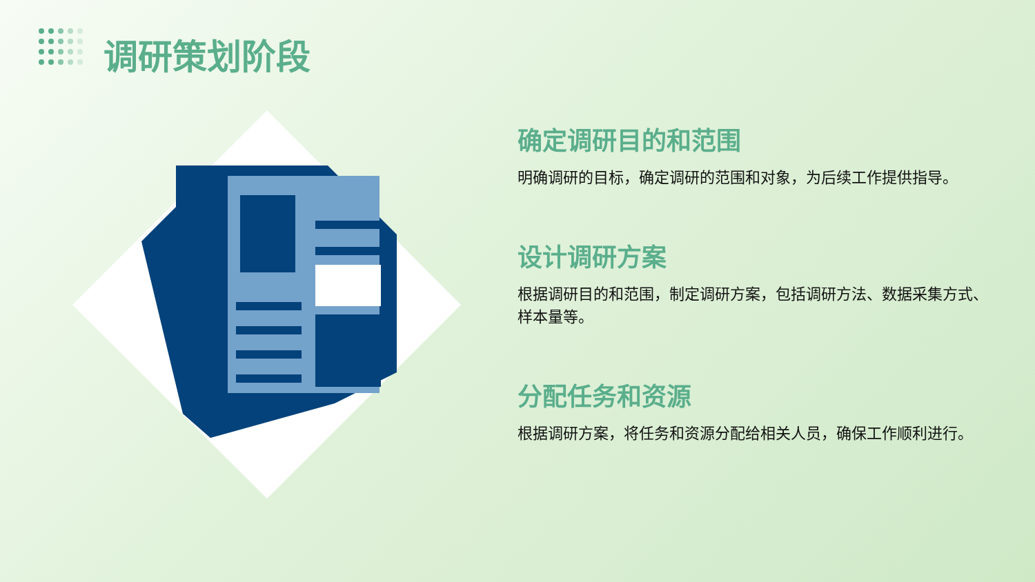调研策划阶段
确定调研目的和范围
明确调研的目标，确定调研的范围和对象，为后续工作提供指导。
设计调研方案
根据调研目的和范围，制定调研方案，包括调研方法、数据采集方式、样本量等。
分配任务和资源
根据调研方案，将任务和资源分配给相关人员，确保工作顺利进行。